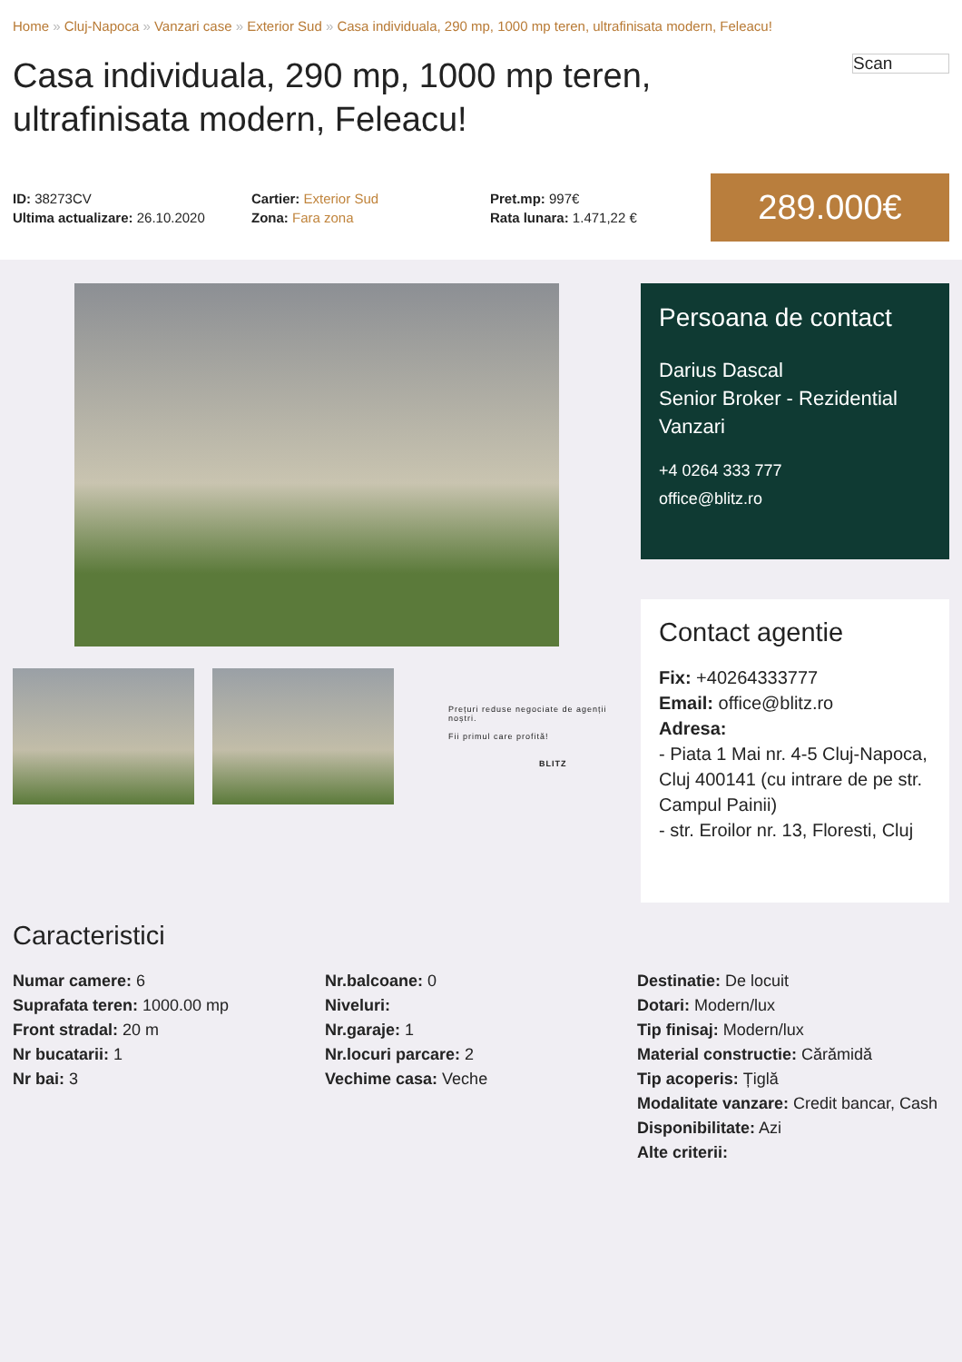Home » Cluj-Napoca » Vanzari case » Exterior Sud » Casa individuala, 290 mp, 1000 mp teren, ultrafinisata modern, Feleacu!
Casa individuala, 290 mp, 1000 mp teren, ultrafinisata modern, Feleacu!
Scan
ID: 38273CV
Ultima actualizare: 26.10.2020
Cartier: Exterior Sud
Zona: Fara zona
Pret.mp: 997€
Rata lunara: 1.471,22 €
289.000€
Prețuri reduse negociate de agenții noștri.
Fii primul care profită!
BLITZ
Persoana de contact
Darius Dascal
Senior Broker - Rezidential Vanzari
+4 0264 333 777
office@blitz.ro
Contact agentie
Fix: +40264333777
Email: office@blitz.ro
Adresa:
- Piata 1 Mai nr. 4-5 Cluj-Napoca, Cluj 400141 (cu intrare de pe str. Campul Painii)
- str. Eroilor nr. 13, Floresti, Cluj
Caracteristici
Numar camere: 6
Suprafata teren: 1000.00 mp
Front stradal: 20 m
Nr bucatarii: 1
Nr bai: 3
Nr.balcoane: 0
Niveluri:
Nr.garaje: 1
Nr.locuri parcare: 2
Vechime casa: Veche
Destinatie: De locuit
Dotari: Modern/lux
Tip finisaj: Modern/lux
Material constructie: Cărămidă
Tip acoperis: Țiglă
Modalitate vanzare: Credit bancar, Cash
Disponibilitate: Azi
Alte criterii: